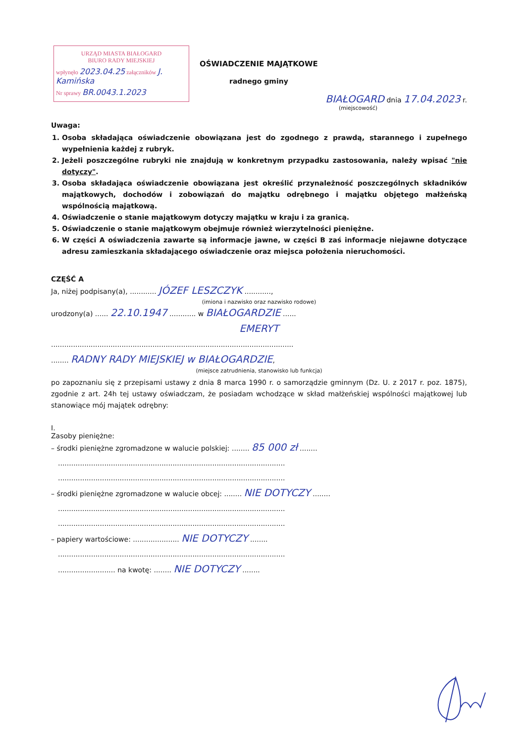URZĄD MIASTA BIAŁOGARD
BIURO RADY MIEJSKIEJ
wpłynęło 2023.04.25 załączników J. Kamińska
Nr sprawy BR.0043.1.2023
OŚWIADCZENIE MAJĄTKOWE
radnego gminy
BIAŁOGARD dnia 17.04.2023 r.
(miejscowość)
Uwaga:
1. Osoba składająca oświadczenie obowiązana jest do zgodnego z prawdą, starannego i zupełnego wypełnienia każdej z rubryk.
2. Jeżeli poszczególne rubryki nie znajdują w konkretnym przypadku zastosowania, należy wpisać "nie dotyczy".
3. Osoba składająca oświadczenie obowiązana jest określić przynależność poszczególnych składników majątkowych, dochodów i zobowiązań do majątku odrębnego i majątku objętego małżeńską wspólnością majątkową.
4. Oświadczenie o stanie majątkowym dotyczy majątku w kraju i za granicą.
5. Oświadczenie o stanie majątkowym obejmuje również wierzytelności pieniężne.
6. W części A oświadczenia zawarte są informacje jawne, w części B zaś informacje niejawne dotyczące adresu zamieszkania składającego oświadczenie oraz miejsca położenia nieruchomości.
CZĘŚĆ A
Ja, niżej podpisany(a), ............ JÓZEF LESZCZYK ............,
(imiona i nazwisko oraz nazwisko rodowe)
urodzony(a) ...... 22.10.1947 ............ w BIAŁOGARDZIE ......
EMERYT
..............................................................................................................
........ RADNY RADY MIEJSKIEJ w BIAŁOGARDZIE,
(miejsce zatrudnienia, stanowisko lub funkcja)
po zapoznaniu się z przepisami ustawy z dnia 8 marca 1990 r. o samorządzie gminnym (Dz. U. z 2017 r. poz. 1875), zgodnie z art. 24h tej ustawy oświadczam, że posiadam wchodzące w skład małżeńskiej wspólności majątkowej lub stanowiące mój majątek odrębny:
I.
Zasoby pieniężne:
– środki pieniężne zgromadzone w walucie polskiej: ........ 85 000 zł ........
.......................................................................................................
.......................................................................................................
– środki pieniężne zgromadzone w walucie obcej: ........ NIE DOTYCZY ........
.......................................................................................................
.......................................................................................................
– papiery wartościowe: ..................... NIE DOTYCZY ........
.......................................................................................................
.......................... na kwotę: ........ NIE DOTYCZY ........